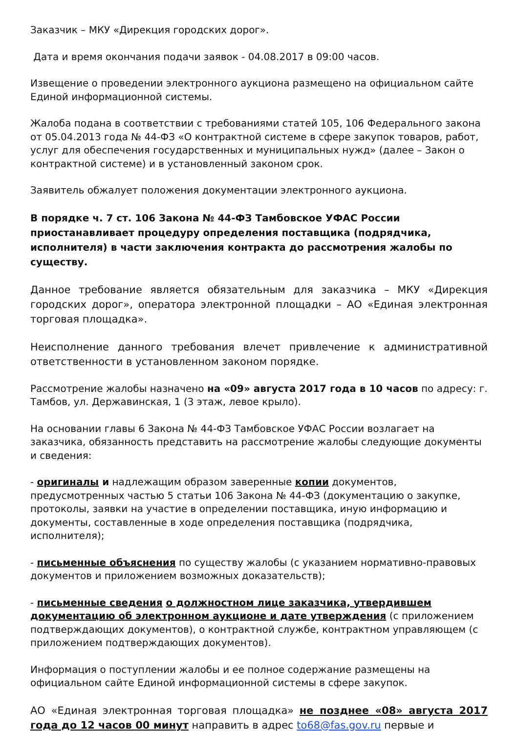Заказчик – МКУ «Дирекция городских дорог».
Дата и время окончания подачи заявок - 04.08.2017 в 09:00 часов.
Извещение о проведении электронного аукциона размещено на официальном сайте Единой информационной системы.
Жалоба подана в соответствии с требованиями статей 105, 106 Федерального закона от 05.04.2013 года № 44-ФЗ «О контрактной системе в сфере закупок товаров, работ, услуг для обеспечения государственных и муниципальных нужд» (далее – Закон о контрактной системе) и в установленный законом срок.
Заявитель обжалует положения документации электронного аукциона.
В порядке ч. 7 ст. 106 Закона № 44-ФЗ Тамбовское УФАС России приостанавливает процедуру определения поставщика (подрядчика, исполнителя) в части заключения контракта до рассмотрения жалобы по существу.
Данное требование является обязательным для заказчика – МКУ «Дирекция городских дорог», оператора электронной площадки – АО «Единая электронная торговая площадка».
Неисполнение данного требования влечет привлечение к административной ответственности в установленном законом порядке.
Рассмотрение жалобы назначено на «09» августа 2017 года в 10 часов по адресу: г. Тамбов, ул. Державинская, 1 (3 этаж, левое крыло).
На основании главы 6 Закона № 44-ФЗ Тамбовское УФАС России возлагает на заказчика, обязанность представить на рассмотрение жалобы следующие документы и сведения:
- оригиналы и надлежащим образом заверенные копии документов, предусмотренных частью 5 статьи 106 Закона № 44-ФЗ (документацию о закупке, протоколы, заявки на участие в определении поставщика, иную информацию и документы, составленные в ходе определения поставщика (подрядчика, исполнителя);
- письменные объяснения по существу жалобы (с указанием нормативно-правовых документов и приложением возможных доказательств);
- письменные сведения о должностном лице заказчика, утвердившем документацию об электронном аукционе и дате утверждения (с приложением подтверждающих документов), о контрактной службе, контрактном управляющем (с приложением подтверждающих документов).
Информация о поступлении жалобы и ее полное содержание размещены на официальном сайте Единой информационной системы в сфере закупок.
АО «Единая электронная торговая площадка» не позднее «08» августа 2017 года до 12 часов 00 минут направить в адрес to68@fas.gov.ru первые и